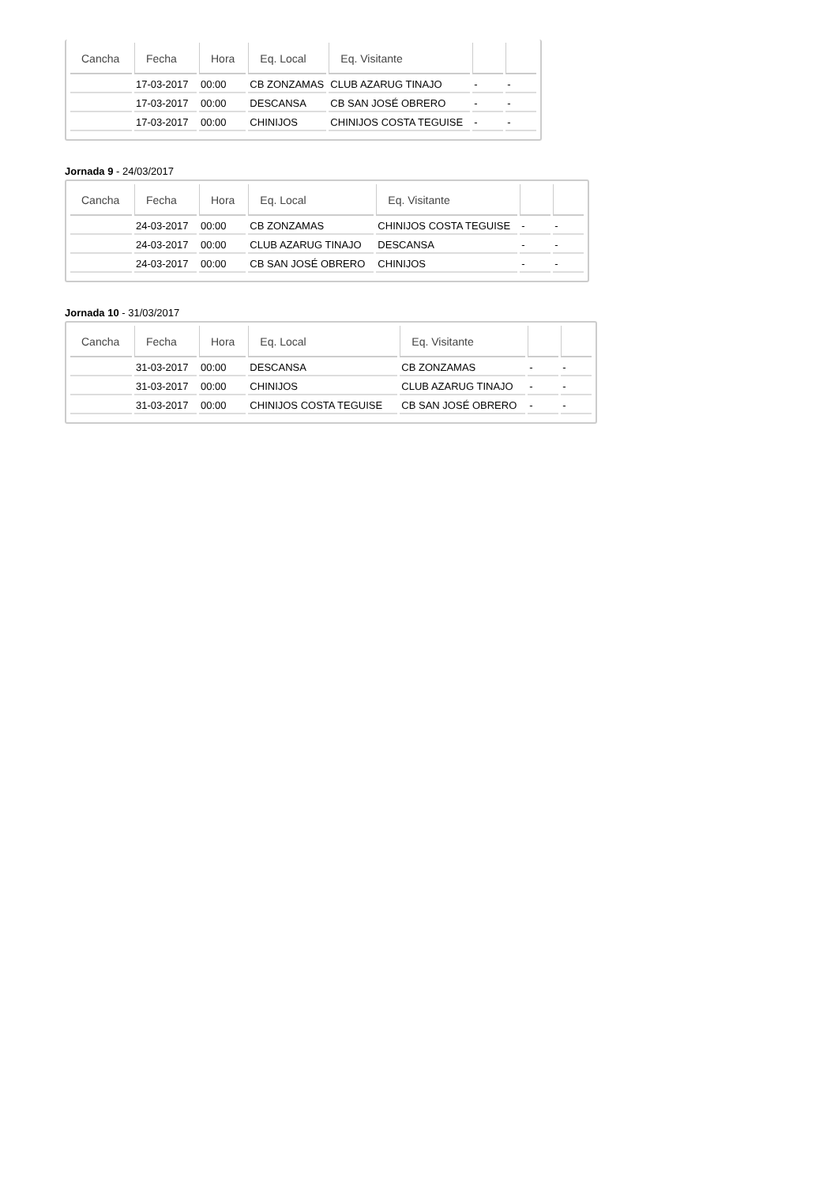| Cancha | Fecha | Hora | Eq. Local | Eq. Visitante | | |
| --- | --- | --- | --- | --- | --- | --- |
| | 17-03-2017 | 00:00 | CB ZONZAMAS | CLUB AZARUG TINAJO | - | - |
| | 17-03-2017 | 00:00 | DESCANSA | CB SAN JOSÉ OBRERO | - | - |
| | 17-03-2017 | 00:00 | CHINIJOS | CHINIJOS COSTA TEGUISE | - | - |
Jornada 9 - 24/03/2017
| Cancha | Fecha | Hora | Eq. Local | Eq. Visitante | | |
| --- | --- | --- | --- | --- | --- | --- |
| | 24-03-2017 | 00:00 | CB ZONZAMAS | CHINIJOS COSTA TEGUISE | - | - |
| | 24-03-2017 | 00:00 | CLUB AZARUG TINAJO | DESCANSA | - | - |
| | 24-03-2017 | 00:00 | CB SAN JOSÉ OBRERO | CHINIJOS | - | - |
Jornada 10 - 31/03/2017
| Cancha | Fecha | Hora | Eq. Local | Eq. Visitante | | |
| --- | --- | --- | --- | --- | --- | --- |
| | 31-03-2017 | 00:00 | DESCANSA | CB ZONZAMAS | - | - |
| | 31-03-2017 | 00:00 | CHINIJOS | CLUB AZARUG TINAJO | - | - |
| | 31-03-2017 | 00:00 | CHINIJOS COSTA TEGUISE | CB SAN JOSÉ OBRERO | - | - |